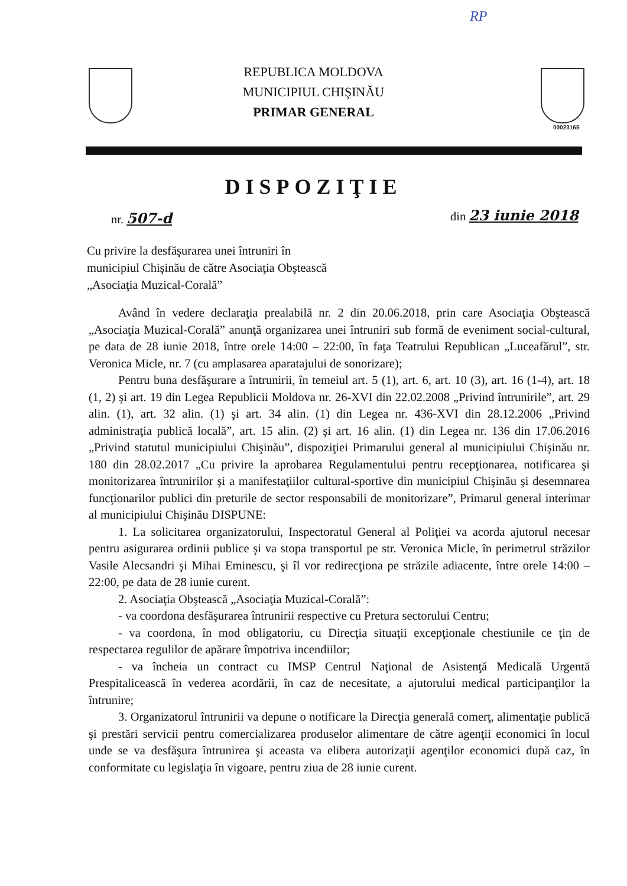RP
REPUBLICA MOLDOVA
MUNICIPIUL CHIŞINĂU
PRIMAR GENERAL
00023165
DISPOZIŢIE
nr. 507-d din 23 iunie 2018
Cu privire la desfăşurarea unei întruniri în municipiul Chişinău de către Asociaţia Obştească „Asociaţia Muzical-Corală”
Având în vedere declaraţia prealabilă nr. 2 din 20.06.2018, prin care Asociaţia Obştească „Asociaţia Muzical-Corală” anunţă organizarea unei întruniri sub formă de eveniment social-cultural, pe data de 28 iunie 2018, între orele 14:00 – 22:00, în faţa Teatrului Republican „Luceafărul”, str. Veronica Micle, nr. 7 (cu amplasarea aparatajului de sonorizare);
Pentru buna desfăşurare a întrunirii, în temeiul art. 5 (1), art. 6, art. 10 (3), art. 16 (1-4), art. 18 (1, 2) şi art. 19 din Legea Republicii Moldova nr. 26-XVI din 22.02.2008 „Privind întrunirile”, art. 29 alin. (1), art. 32 alin. (1) şi art. 34 alin. (1) din Legea nr. 436-XVI din 28.12.2006 „Privind administraţia publică locală”, art. 15 alin. (2) şi art. 16 alin. (1) din Legea nr. 136 din 17.06.2016 „Privind statutul municipiului Chişinău”, dispoziţiei Primarului general al municipiului Chişinău nr. 180 din 28.02.2017 „Cu privire la aprobarea Regulamentului pentru recepţionarea, notificarea şi monitorizarea întrunirilor şi a manifestaţiilor cultural-sportive din municipiul Chişinău şi desemnarea funcţionarilor publici din preturile de sector responsabili de monitorizare”, Primarul general interimar al municipiului Chişinău DISPUNE:
1. La solicitarea organizatorului, Inspectoratul General al Poliţiei va acorda ajutorul necesar pentru asigurarea ordinii publice şi va stopa transportul pe str. Veronica Micle, în perimetrul străzilor Vasile Alecsandri şi Mihai Eminescu, şi îl vor redirecţiona pe străzile adiacente, între orele 14:00 – 22:00, pe data de 28 iunie curent.
2. Asociaţia Obştească „Asociaţia Muzical-Corală”:
- va coordona desfăşurarea întrunirii respective cu Pretura sectorului Centru;
- va coordona, în mod obligatoriu, cu Direcţia situaţii excepţionale chestiunile ce ţin de respectarea regulilor de apărare împotriva incendiilor;
- va încheia un contract cu IMSP Centrul Naţional de Asistenţă Medicală Urgentă Prespitalicească în vederea acordării, în caz de necesitate, a ajutorului medical participanţilor la întrunire;
3. Organizatorul întrunirii va depune o notificare la Direcţia generală comerţ, alimentaţie publică şi prestări servicii pentru comercializarea produselor alimentare de către agenţii economici în locul unde se va desfăşura întrunirea şi aceasta va elibera autorizaţii agenţilor economici după caz, în conformitate cu legislaţia în vigoare, pentru ziua de 28 iunie curent.